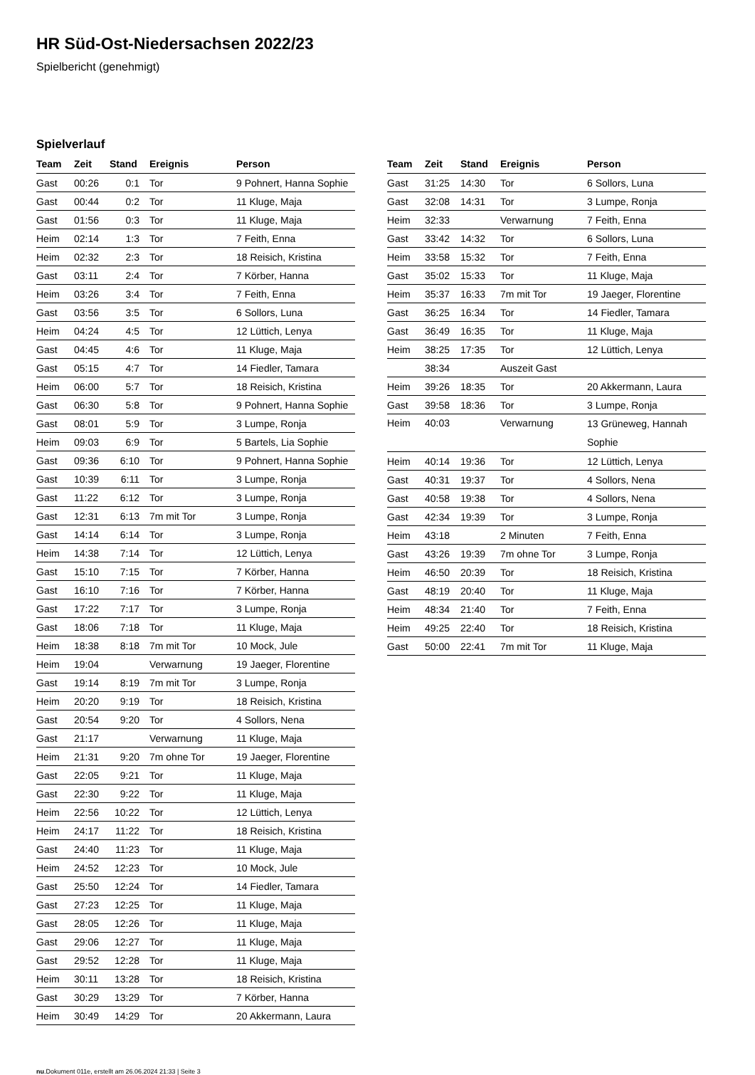HR Süd-Ost-Niedersachsen 2022/23
Spielbericht (genehmigt)
Spielverlauf
| Team | Zeit | Stand | Ereignis | Person |
| --- | --- | --- | --- | --- |
| Gast | 00:26 | 0:1 | Tor | 9 Pohnert, Hanna Sophie |
| Gast | 00:44 | 0:2 | Tor | 11 Kluge, Maja |
| Gast | 01:56 | 0:3 | Tor | 11 Kluge, Maja |
| Heim | 02:14 | 1:3 | Tor | 7 Feith, Enna |
| Heim | 02:32 | 2:3 | Tor | 18 Reisich, Kristina |
| Gast | 03:11 | 2:4 | Tor | 7 Körber, Hanna |
| Heim | 03:26 | 3:4 | Tor | 7 Feith, Enna |
| Gast | 03:56 | 3:5 | Tor | 6 Sollors, Luna |
| Heim | 04:24 | 4:5 | Tor | 12 Lüttich, Lenya |
| Gast | 04:45 | 4:6 | Tor | 11 Kluge, Maja |
| Gast | 05:15 | 4:7 | Tor | 14 Fiedler, Tamara |
| Heim | 06:00 | 5:7 | Tor | 18 Reisich, Kristina |
| Gast | 06:30 | 5:8 | Tor | 9 Pohnert, Hanna Sophie |
| Gast | 08:01 | 5:9 | Tor | 3 Lumpe, Ronja |
| Heim | 09:03 | 6:9 | Tor | 5 Bartels, Lia Sophie |
| Gast | 09:36 | 6:10 | Tor | 9 Pohnert, Hanna Sophie |
| Gast | 10:39 | 6:11 | Tor | 3 Lumpe, Ronja |
| Gast | 11:22 | 6:12 | Tor | 3 Lumpe, Ronja |
| Gast | 12:31 | 6:13 | 7m mit Tor | 3 Lumpe, Ronja |
| Gast | 14:14 | 6:14 | Tor | 3 Lumpe, Ronja |
| Heim | 14:38 | 7:14 | Tor | 12 Lüttich, Lenya |
| Gast | 15:10 | 7:15 | Tor | 7 Körber, Hanna |
| Gast | 16:10 | 7:16 | Tor | 7 Körber, Hanna |
| Gast | 17:22 | 7:17 | Tor | 3 Lumpe, Ronja |
| Gast | 18:06 | 7:18 | Tor | 11 Kluge, Maja |
| Heim | 18:38 | 8:18 | 7m mit Tor | 10 Mock, Jule |
| Heim | 19:04 | | Verwarnung | 19 Jaeger, Florentine |
| Gast | 19:14 | 8:19 | 7m mit Tor | 3 Lumpe, Ronja |
| Heim | 20:20 | 9:19 | Tor | 18 Reisich, Kristina |
| Gast | 20:54 | 9:20 | Tor | 4 Sollors, Nena |
| Gast | 21:17 | | Verwarnung | 11 Kluge, Maja |
| Heim | 21:31 | 9:20 | 7m ohne Tor | 19 Jaeger, Florentine |
| Gast | 22:05 | 9:21 | Tor | 11 Kluge, Maja |
| Gast | 22:30 | 9:22 | Tor | 11 Kluge, Maja |
| Heim | 22:56 | 10:22 | Tor | 12 Lüttich, Lenya |
| Heim | 24:17 | 11:22 | Tor | 18 Reisich, Kristina |
| Gast | 24:40 | 11:23 | Tor | 11 Kluge, Maja |
| Heim | 24:52 | 12:23 | Tor | 10 Mock, Jule |
| Gast | 25:50 | 12:24 | Tor | 14 Fiedler, Tamara |
| Gast | 27:23 | 12:25 | Tor | 11 Kluge, Maja |
| Gast | 28:05 | 12:26 | Tor | 11 Kluge, Maja |
| Gast | 29:06 | 12:27 | Tor | 11 Kluge, Maja |
| Gast | 29:52 | 12:28 | Tor | 11 Kluge, Maja |
| Heim | 30:11 | 13:28 | Tor | 18 Reisich, Kristina |
| Gast | 30:29 | 13:29 | Tor | 7 Körber, Hanna |
| Heim | 30:49 | 14:29 | Tor | 20 Akkermann, Laura |
| Team | Zeit | Stand | Ereignis | Person |
| --- | --- | --- | --- | --- |
| Gast | 31:25 | 14:30 | Tor | 6 Sollors, Luna |
| Gast | 32:08 | 14:31 | Tor | 3 Lumpe, Ronja |
| Heim | 32:33 | | Verwarnung | 7 Feith, Enna |
| Gast | 33:42 | 14:32 | Tor | 6 Sollors, Luna |
| Heim | 33:58 | 15:32 | Tor | 7 Feith, Enna |
| Gast | 35:02 | 15:33 | Tor | 11 Kluge, Maja |
| Heim | 35:37 | 16:33 | 7m mit Tor | 19 Jaeger, Florentine |
| Gast | 36:25 | 16:34 | Tor | 14 Fiedler, Tamara |
| Gast | 36:49 | 16:35 | Tor | 11 Kluge, Maja |
| Heim | 38:25 | 17:35 | Tor | 12 Lüttich, Lenya |
| | 38:34 | | Auszeit Gast | |
| Heim | 39:26 | 18:35 | Tor | 20 Akkermann, Laura |
| Gast | 39:58 | 18:36 | Tor | 3 Lumpe, Ronja |
| Heim | 40:03 | | Verwarnung | 13 Grüneweg, Hannah Sophie |
| Heim | 40:14 | 19:36 | Tor | 12 Lüttich, Lenya |
| Gast | 40:31 | 19:37 | Tor | 4 Sollors, Nena |
| Gast | 40:58 | 19:38 | Tor | 4 Sollors, Nena |
| Gast | 42:34 | 19:39 | Tor | 3 Lumpe, Ronja |
| Heim | 43:18 | | 2 Minuten | 7 Feith, Enna |
| Gast | 43:26 | 19:39 | 7m ohne Tor | 3 Lumpe, Ronja |
| Heim | 46:50 | 20:39 | Tor | 18 Reisich, Kristina |
| Gast | 48:19 | 20:40 | Tor | 11 Kluge, Maja |
| Heim | 48:34 | 21:40 | Tor | 7 Feith, Enna |
| Heim | 49:25 | 22:40 | Tor | 18 Reisich, Kristina |
| Gast | 50:00 | 22:41 | 7m mit Tor | 11 Kluge, Maja |
nu.Dokument 011e, erstellt am 26.06.2024 21:33 | Seite 3